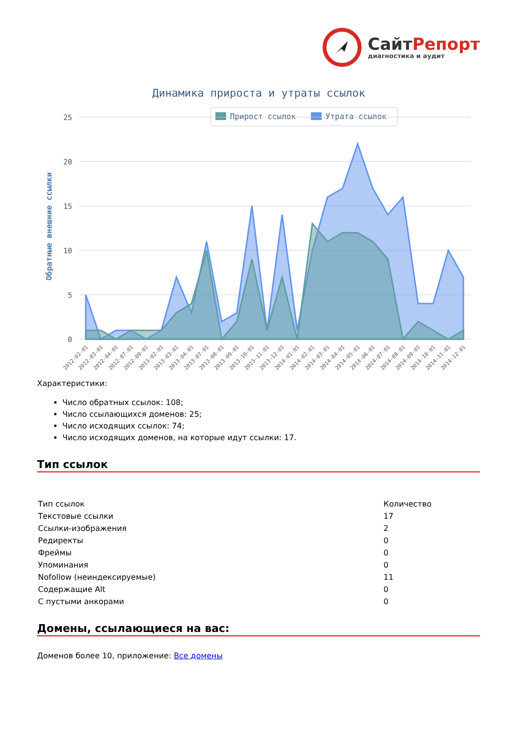СайтРепорт
диагностика и аудит
Динамика прироста и утраты ссылок
Прирост ссылок
Утрата ссылок
25
20
15
10
5
0
Обратные внешние ссылки
2012-02-01
2012-03-01
2012-04-01
2012-07-01
2012-09-01
2013-02-01
2013-03-01
2013-04-01
2013-07-01
2013-08-01
2013-09-01
2013-10-01
2013-11-01
2013-12-01
2014-01-01
2014-02-01
2014-03-01
2014-04-01
2014-05-01
2014-06-01
2014-07-01
2014-08-01
2014-09-01
2014-10-01
2014-11-01
2014-12-01
Характеристики:
Число обратных ссылок: 108;
Число ссылающихся доменов: 25;
Число исходящих ссылок: 74;
Число исходящих доменов, на которые идут ссылки: 17.
Тип ссылок
| Тип ссылок | Количество |
| Текстовые ссылки | 17 |
| Ссылки-изображения | 2 |
| Редиректы | 0 |
| Фреймы | 0 |
| Упоминания | 0 |
| Nofollow (неиндексируемые) | 11 |
| Содержащие Alt | 0 |
| С пустыми анкорами | 0 |
Домены, ссылающиеся на вас:
Доменов более 10, приложение: Все домены